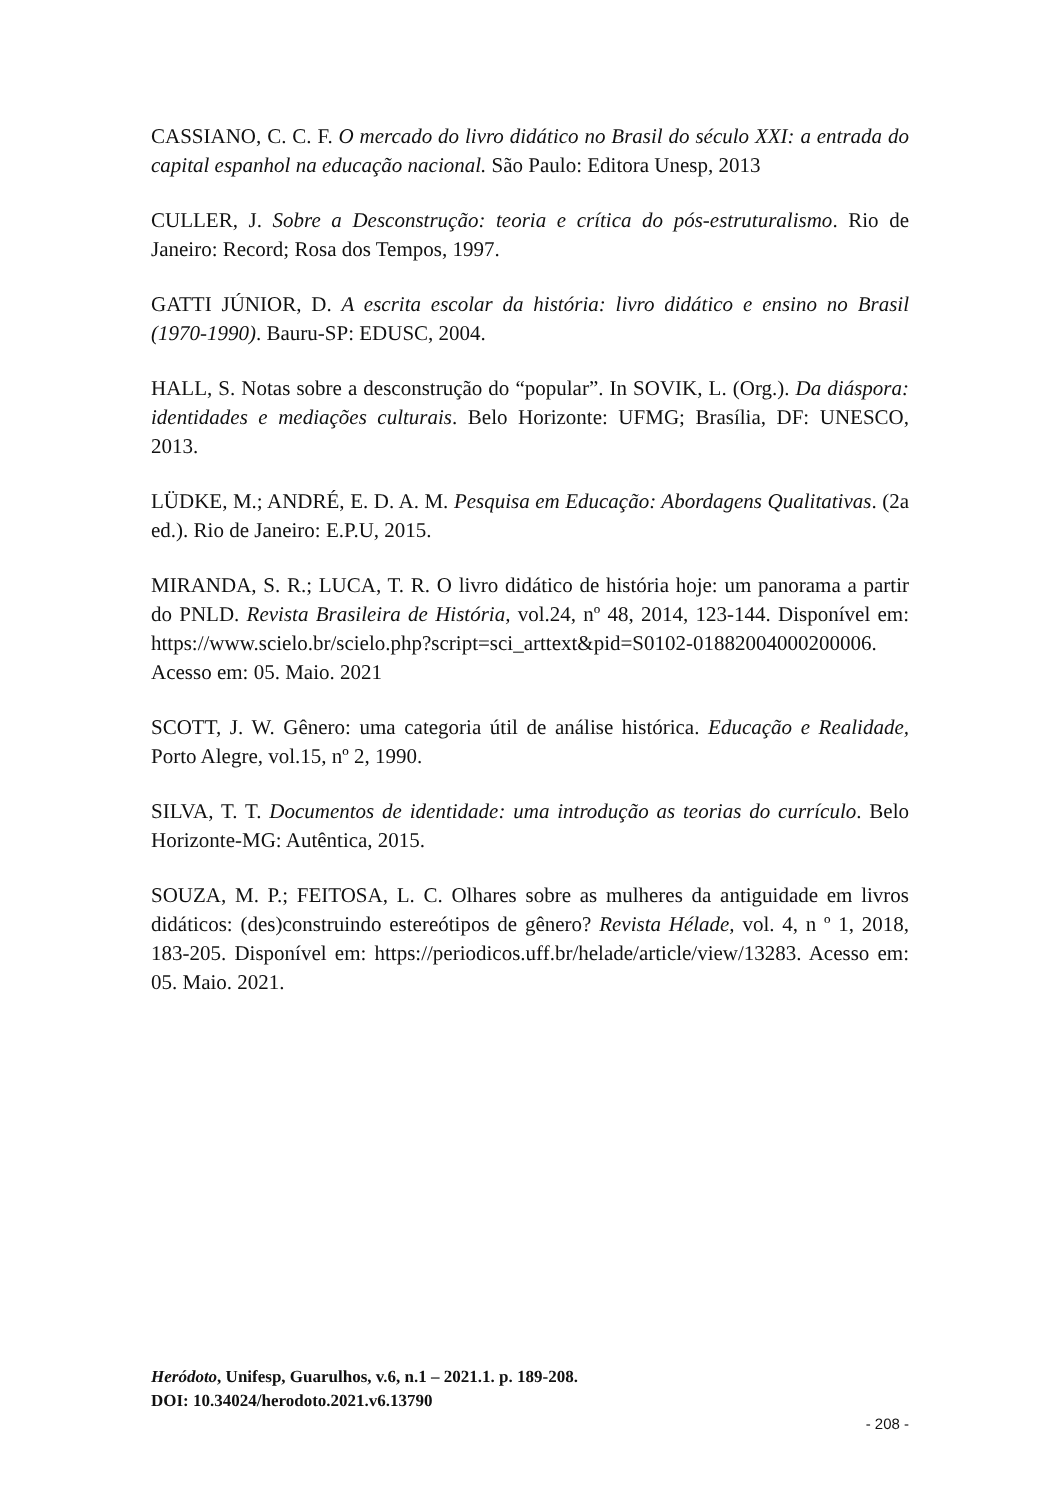CASSIANO, C. C. F. O mercado do livro didático no Brasil do século XXI: a entrada do capital espanhol na educação nacional. São Paulo: Editora Unesp, 2013
CULLER, J. Sobre a Desconstrução: teoria e crítica do pós-estruturalismo. Rio de Janeiro: Record; Rosa dos Tempos, 1997.
GATTI JÚNIOR, D. A escrita escolar da história: livro didático e ensino no Brasil (1970-1990). Bauru-SP: EDUSC, 2004.
HALL, S. Notas sobre a desconstrução do “popular”. In SOVIK, L. (Org.). Da diáspora: identidades e mediações culturais. Belo Horizonte: UFMG; Brasília, DF: UNESCO, 2013.
LÜDKE, M.; ANDRÉ, E. D. A. M. Pesquisa em Educação: Abordagens Qualitativas. (2a ed.). Rio de Janeiro: E.P.U, 2015.
MIRANDA, S. R.; LUCA, T. R. O livro didático de história hoje: um panorama a partir do PNLD. Revista Brasileira de História, vol.24, nº 48, 2014, 123-144. Disponível em: https://www.scielo.br/scielo.php?script=sci_arttext&pid=S0102-01882004000200006. Acesso em: 05. Maio. 2021
SCOTT, J. W. Gênero: uma categoria útil de análise histórica. Educação e Realidade, Porto Alegre, vol.15, nº 2, 1990.
SILVA, T. T. Documentos de identidade: uma introdução as teorias do currículo. Belo Horizonte-MG: Autêntica, 2015.
SOUZA, M. P.; FEITOSA, L. C. Olhares sobre as mulheres da antiguidade em livros didáticos: (des)construindo estereótipos de gênero? Revista Hélade, vol. 4, n º 1, 2018, 183-205. Disponível em: https://periodicos.uff.br/helade/article/view/13283. Acesso em: 05. Maio. 2021.
Heródoto, Unifesp, Guarulhos, v.6, n.1 – 2021.1. p. 189-208.
DOI: 10.34024/herodoto.2021.v6.13790
- 208 -